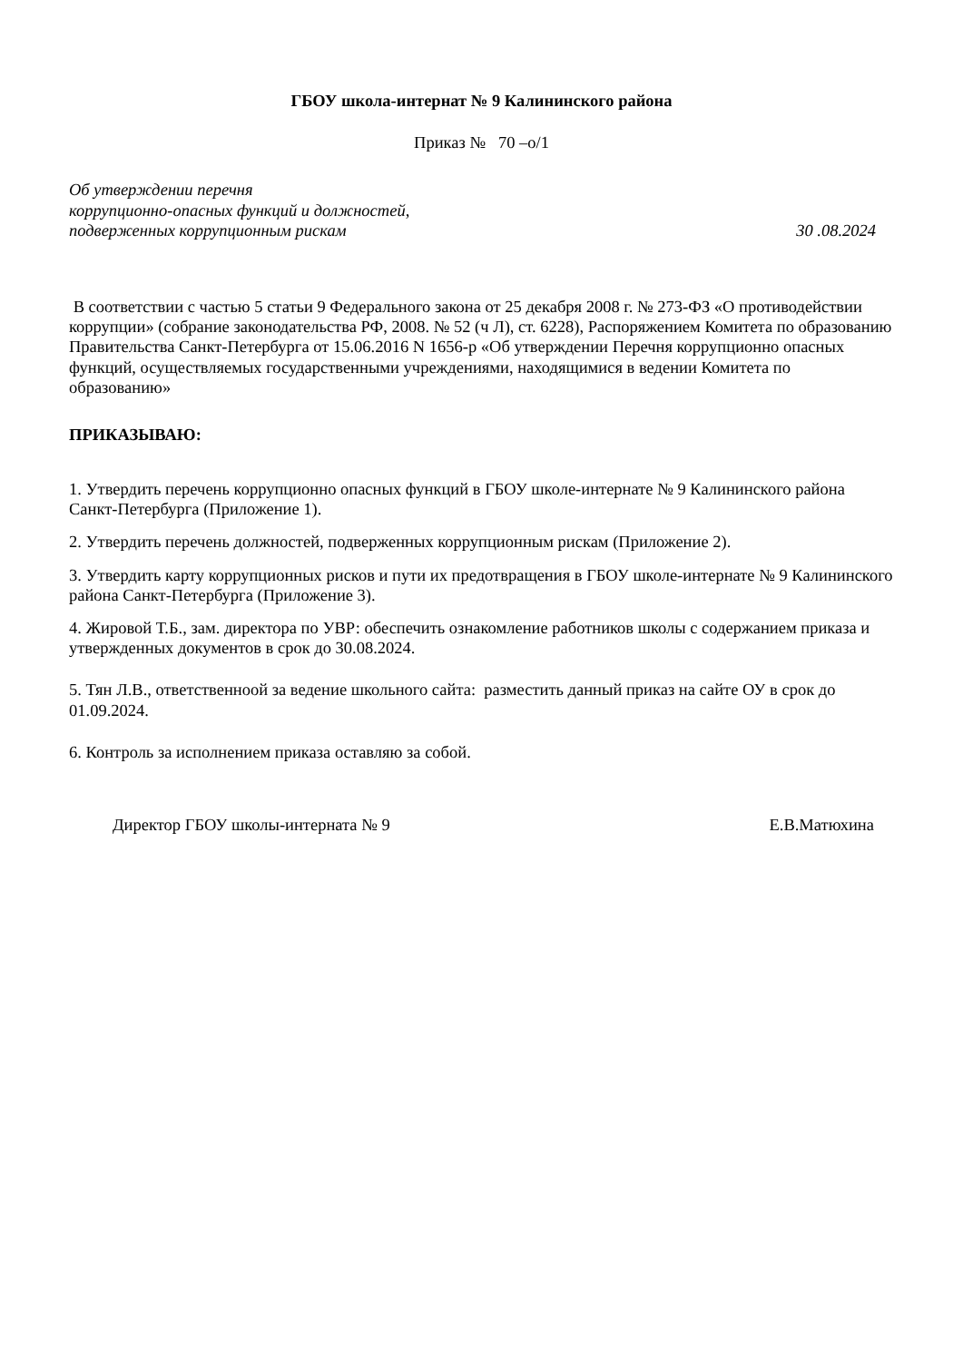ГБОУ школа-интернат № 9 Калининского района
Приказ № 70 –о/1
Об утверждении перечня
коррупционно-опасных функций и должностей,
подверженных коррупционным рискам
30 .08.2024
В соответствии с частью 5 статьи 9 Федерального закона от 25 декабря 2008 г. № 273-ФЗ «О противодействии коррупции» (собрание законодательства РФ, 2008. № 52 (ч Л), ст. 6228), Распоряжением Комитета по образованию Правительства Санкт-Петербурга от 15.06.2016 N 1656-р «Об утверждении Перечня коррупционно опасных функций, осуществляемых государственными учреждениями, находящимися в ведении Комитета по образованию»
ПРИКАЗЫВАЮ:
1. Утвердить перечень коррупционно опасных функций в ГБОУ школе-интернате № 9 Калининского района Санкт-Петербурга (Приложение 1).
2. Утвердить перечень должностей, подверженных коррупционным рискам (Приложение 2).
3. Утвердить карту коррупционных рисков и пути их предотвращения в ГБОУ школе-интернате № 9 Калининского района Санкт-Петербурга (Приложение 3).
4. Жировой Т.Б., зам. директора по УВР: обеспечить ознакомление работников школы с содержанием приказа и утвержденных документов в срок до 30.08.2024.
5. Тян Л.В., ответственноой за ведение школьного сайта: разместить данный приказ на сайте ОУ в срок до 01.09.2024.
6. Контроль за исполнением приказа оставляю за собой.
Директор ГБОУ школы-интерната № 9 Е.В.Матюхина